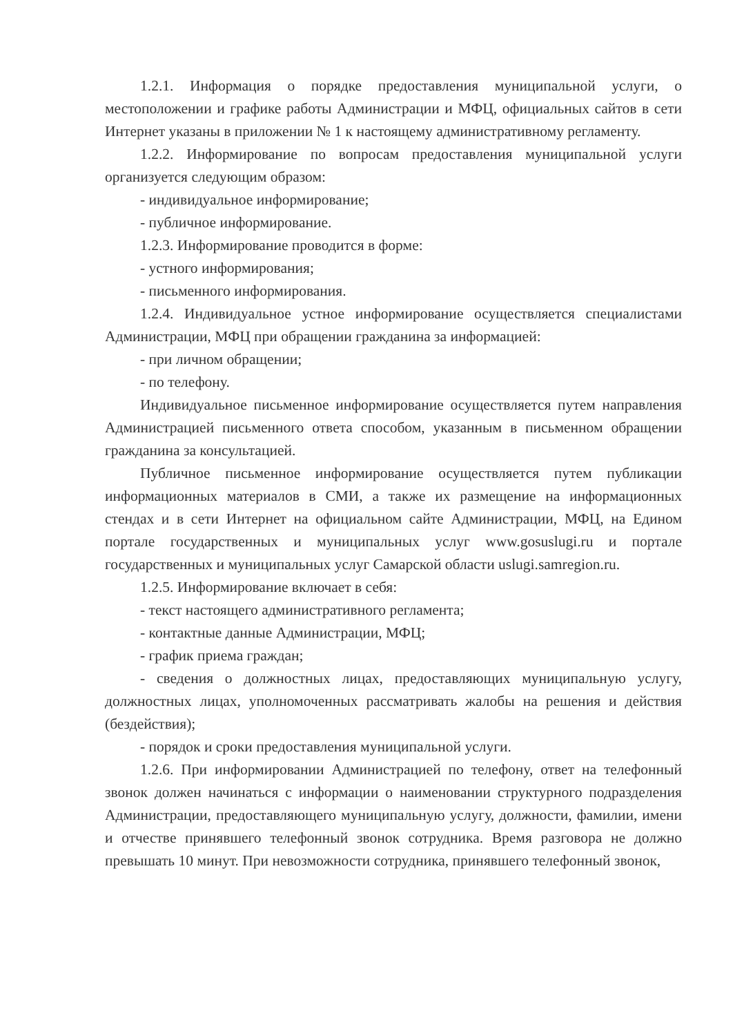1.2.1. Информация о порядке предоставления муниципальной услуги, о местоположении и графике работы Администрации и МФЦ, официальных сайтов в сети Интернет указаны в приложении № 1 к настоящему административному регламенту.
1.2.2. Информирование по вопросам предоставления муниципальной услуги организуется следующим образом:
- индивидуальное информирование;
- публичное информирование.
1.2.3. Информирование проводится в форме:
- устного информирования;
- письменного информирования.
1.2.4. Индивидуальное устное информирование осуществляется специалистами Администрации, МФЦ при обращении гражданина за информацией:
- при личном обращении;
- по телефону.
Индивидуальное письменное информирование осуществляется путем направления Администрацией письменного ответа способом, указанным в письменном обращении гражданина за консультацией.
Публичное письменное информирование осуществляется путем публикации информационных материалов в СМИ, а также их размещение на информационных стендах и в сети Интернет на официальном сайте Администрации, МФЦ, на Едином портале государственных и муниципальных услуг www.gosuslugi.ru и портале государственных и муниципальных услуг Самарской области uslugi.samregion.ru.
1.2.5. Информирование включает в себя:
- текст настоящего административного регламента;
- контактные данные Администрации, МФЦ;
- график приема граждан;
- сведения о должностных лицах, предоставляющих муниципальную услугу, должностных лицах, уполномоченных рассматривать жалобы на решения и действия (бездействия);
- порядок и сроки предоставления муниципальной услуги.
1.2.6. При информировании Администрацией по телефону, ответ на телефонный звонок должен начинаться с информации о наименовании структурного подразделения Администрации, предоставляющего муниципальную услугу, должности, фамилии, имени и отчестве принявшего телефонный звонок сотрудника. Время разговора не должно превышать 10 минут. При невозможности сотрудника, принявшего телефонный звонок,